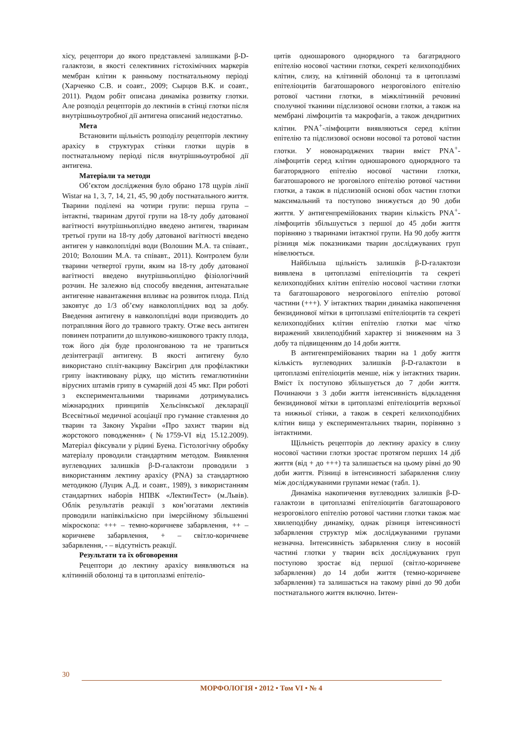хісу, рецептори до якого представлені залишками β-D-галактози, в якості селективних гістохімічних маркерів мембран клітин к ранньому постнатальному періоді (Харченко С.В. и соавт., 2009; Сырцов В.К. и соавт., 2011). Рядом робіт описана динаміка розвитку глотки. Але розподіл рецепторів до лектинів в стінці глотки після внутрішньоутробної дії антигена описаний недостатньо.
Мета
Встановити щільність розподілу рецепторів лектину арахісу в структурах стінки глотки щурів в постнатальному періоді після внутрішньоутробної дії антигена.
Матеріали та методи
Об’єктом дослідження було обрано 178 щурів лінії Wistar на 1, 3, 7, 14, 21, 45, 90 добу постнатального життя. Тварини поділені на чотири групи: перша група – інтактні, тваринам другої групи на 18-ту добу датованої вагітності внутрішньоплідно введено антиген, тваринам третьої групи на 18-ту добу датованої вагітності введено антиген у навколоплідні води (Волошин М.А. та співавт., 2010; Волошин М.А. та співавт., 2011). Контролем були тварини четвертої групи, яким на 18-ту добу датованої вагітності введено внутрішньоплідно фізіологічний розчин. Не залежно від способу введення, антенатальне антигенне навантаження впливає на розвиток плода. Плід заковтує до 1/3 об’єму навколоплідних вод за добу. Введення антигену в навколоплідні води призводить до потрапляння його до травного тракту. Отже весь антиген повинен потрапити до шлунково-кишкового тракту плода, тож його дія буде пролонгованою та не трапиться дезінтеграції антигену. В якості антигену було використано спліт-вакцину Ваксігрип для профілактики грипу інактивовану рідку, що містить гемаглютиніни вірусних штамів грипу в сумарній дозі 45 мкг. При роботі з експериментальними тваринами дотримувались міжнародних принципів Хельсінкської декларації Всесвітньої медичної асоціації про гуманне ставлення до тварин та Закону України «Про захист тварин від жорстокого поводження» (№1759-VI від 15.12.2009). Матеріал фіксували у рідині Буена. Гістологічну обробку матеріалу проводили стандартним методом. Виявлення вуглеводних залишків β-D-галактози проводили з використанням лектину арахісу (PNA) за стандартною методикою (Луцик А.Д. и соавт., 1989), з використанням стандартних наборів НПВК «ЛектинТест» (м.Львів). Облік результатів реакції з кон’югатами лектинів проводили напівкількісно при імерсійному збільшенні мікроскопа: +++ – темно-коричневе забарвлення, ++ – коричневе забарвлення, + – світло-коричневе забарвлення, - – відсутність реакції.
Результати та їх обговорення
Рецептори до лектину арахісу виявляються на клітинній оболонці та в цитоплазмі епітеліо-
цитів одношарового однорядного та багатрядного епітелію носової частини глотки, секреті келихоподібних клітин, слизу, на клітинній оболонці та в цитоплазмі епітеліоцитів багатошарового незроговілого епітелію ротової частини глотки, в міжклітинній речовині сполучної тканини підслизової основи глотки, а також на мембрані лімфоцитів та макрофагів, а також дендритних клітин. PNA<sup>+</sup>-лімфоцити виявляються серед клітин епітелію та підслизової основи носової та ротової частин глотки. У новонароджених тварин вміст PNA<sup>+</sup>-лімфоцитів серед клітин одношарового однорядного та багаторядного епітелію носової частини глотки, багатошарового не зроговілого епітелію ротової частини глотки, а також в підслизовій основі обох частин глотки максимальний та поступово знижується до 90 доби життя. У антигенпремійованих тварин кількість PNA<sup>+</sup>-лімфоцитів збільшується з першої до 45 доби життя порівняно з тваринами інтактної групи. На 90 добу життя різниця між показниками тварин досліджуваних груп нівелюється.
Найбільша щільність залишків β-D-галактози виявлена в цитоплазмі епітеліоцитів та секреті келихоподібних клітин епітелію носової частини глотки та багатошарового незроговілого епітелію ротової частини (+++). У інтактних тварин динаміка накопичення бензидинової мітки в цитоплазмі епітеліоцитів та секреті келихоподібних клітин епітелію глотки має чітко виражений хвилеподібний характер зі зниженням на 3 добу та підвищенням до 14 доби життя.
В антигенпремійованих тварин на 1 добу життя кількість вуглеводних залишків β-D-галактози в цитоплазмі епітеліоцитів менше, ніж у інтактних тварин. Вміст їх поступово збільшується до 7 доби життя. Починаючи з 3 доби життя інтенсивність відкладення бензидинової мітки в цитоплазмі епітеліоцитів верхньої та нижньої стінки, а також в секреті келихоподібних клітин вища у експериментальних тварин, порівняно з інтактними.
Щільність рецепторів до лектину арахісу в слизу носової частини глотки зростає протягом перших 14 діб життя (від + до +++) та залишається на цьому рівні до 90 доби життя. Різниці в інтенсивності забарвлення слизу між досліджуваними групами немає (табл. 1).
Динаміка накопичення вуглеводних залишків β-D-галактози в цитоплазмі епітеліоцитів багатошарового незроговілого епітелію ротової частини глотки також має хвилеподібну динаміку, однак різниця інтенсивності забарвлення структур між досліджуваними групами незначна. Інтенсивність забарвлення слизу в носовій частині глотки у тварин всіх досліджуваних груп поступово зростає від першої (світло-коричневе забарвлення) до 14 доби життя (темно-коричневе забарвлення) та залишається на такому рівні до 90 доби постнатального життя включно. Інтен-
30
МОРФОЛОГІЯ • 2012 • Том VI • № 4